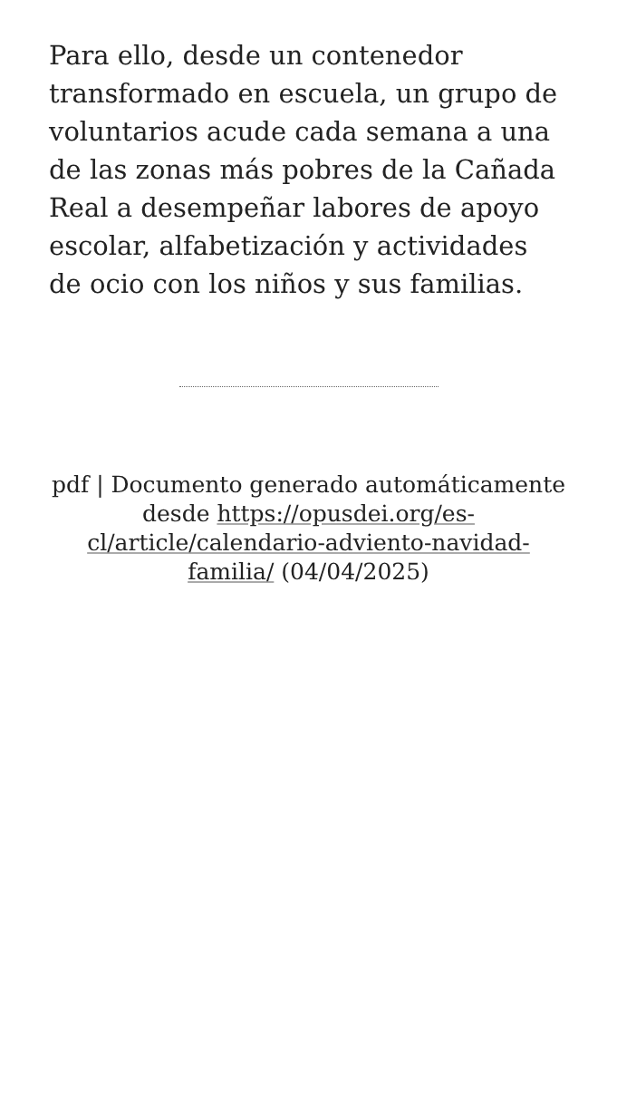Para ello, desde un contenedor transformado en escuela, un grupo de voluntarios acude cada semana a una de las zonas más pobres de la Cañada Real a desempeñar labores de apoyo escolar, alfabetización y actividades de ocio con los niños y sus familias.
pdf | Documento generado automáticamente desde https://opusdei.org/es-cl/article/calendario-adviento-navidad-familia/ (04/04/2025)